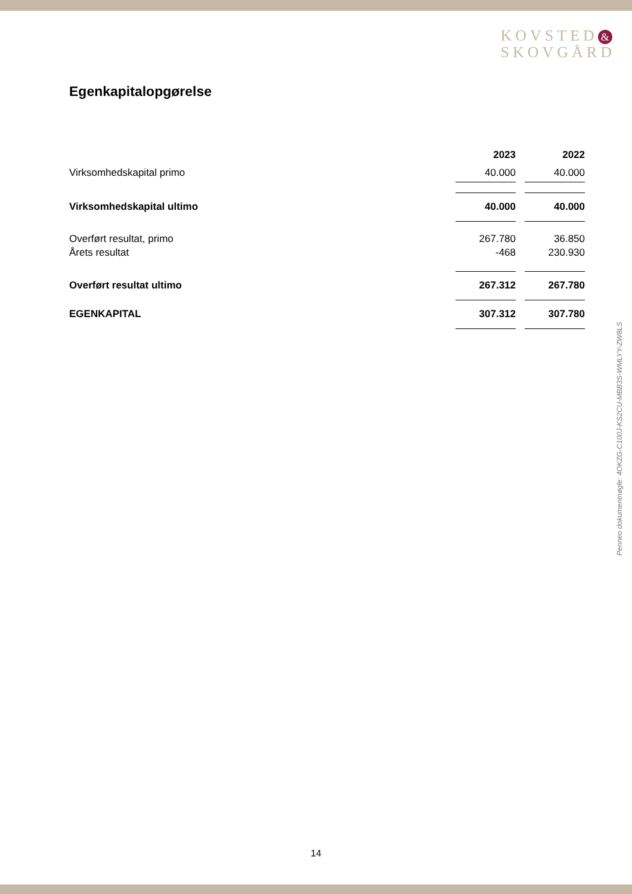KOVSTED &
SKOVGÅRD
Egenkapitalopgørelse
| | 2023 | | 2022 |
| --- | --- | --- | --- |
| Virksomhedskapital primo | 40.000 | | 40.000 |
| Virksomhedskapital ultimo | 40.000 | | 40.000 |
| Overført resultat, primo | 267.780 | | 36.850 |
| Årets resultat | -468 | | 230.930 |
| Overført resultat ultimo | 267.312 | | 267.780 |
| EGENKAPITAL | 307.312 | | 307.780 |
Penneo dokumentnøgle: 4OKZG-C100J-KS2CU-MBB3S-WMLYY-ZW8LS
14